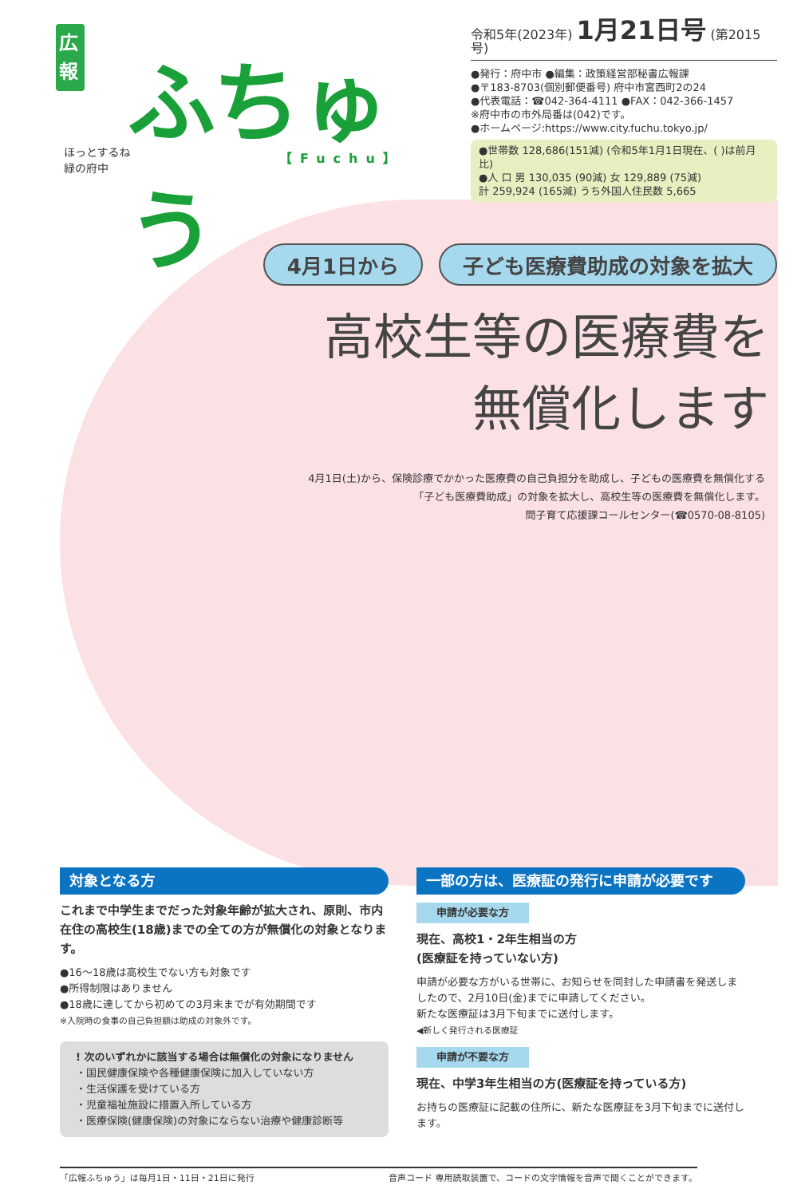広 報
ふちゅう
ほっとするね
緑の府中
【Fuchu】
令和5年(2023年) 1月21日号 (第2015号)
●発行：府中市 ●編集：政策経営部秘書広報課
●〒183-8703(個別郵便番号) 府中市宮西町2の24
●代表電話：☎042-364-4111 ●FAX：042-366-1457
※府中市の市外局番は(042)です。
●ホームページ:https://www.city.fuchu.tokyo.jp/
●世帯数 128,686(151減) (令和5年1月1日現在、( )は前月比)
●人 口 男 130,035 (90減) 女 129,889 (75減)
計 259,924 (165減) うち外国人住民数 5,665
4月1日から 子ども医療費助成の対象を拡大
高校生等の医療費を
無償化します
4月1日(土)から、保険診療でかかった医療費の自己負担分を助成し、子どもの医療費を無償化する
「子ども医療費助成」の対象を拡大し、高校生等の医療費を無償化します。
問子育て応援課コールセンター(☎0570-08-8105)
対象となる方
これまで中学生までだった対象年齢が拡大され、原則、市内在住の高校生(18歳)までの全ての方が無償化の対象となります。
●16〜18歳は高校生でない方も対象です
●所得制限はありません
●18歳に達してから初めての3月末までが有効期間です
※入院時の食事の自己負担額は助成の対象外です。
! 次のいずれかに該当する場合は無償化の対象になりません
・国民健康保険や各種健康保険に加入していない方
・生活保護を受けている方
・児童福祉施設に措置入所している方
・医療保険(健康保険)の対象にならない治療や健康診断等
一部の方は、医療証の発行に申請が必要です
申請が必要な方
現在、高校1・2年生相当の方
(医療証を持っていない方)
申請が必要な方がいる世帯に、お知らせを同封した申請書を発送しましたので、2月10日(金)までに申請してください。
新たな医療証は3月下旬までに送付します。
◀新しく発行される医療証
申請が不要な方
現在、中学3年生相当の方(医療証を持っている方)
お持ちの医療証に記載の住所に、新たな医療証を3月下旬までに送付します。
「広報ふちゅう」は毎月1日・11日・21日に発行 音声コード 専用読取装置で、コードの文字情報を音声で聞くことができます。